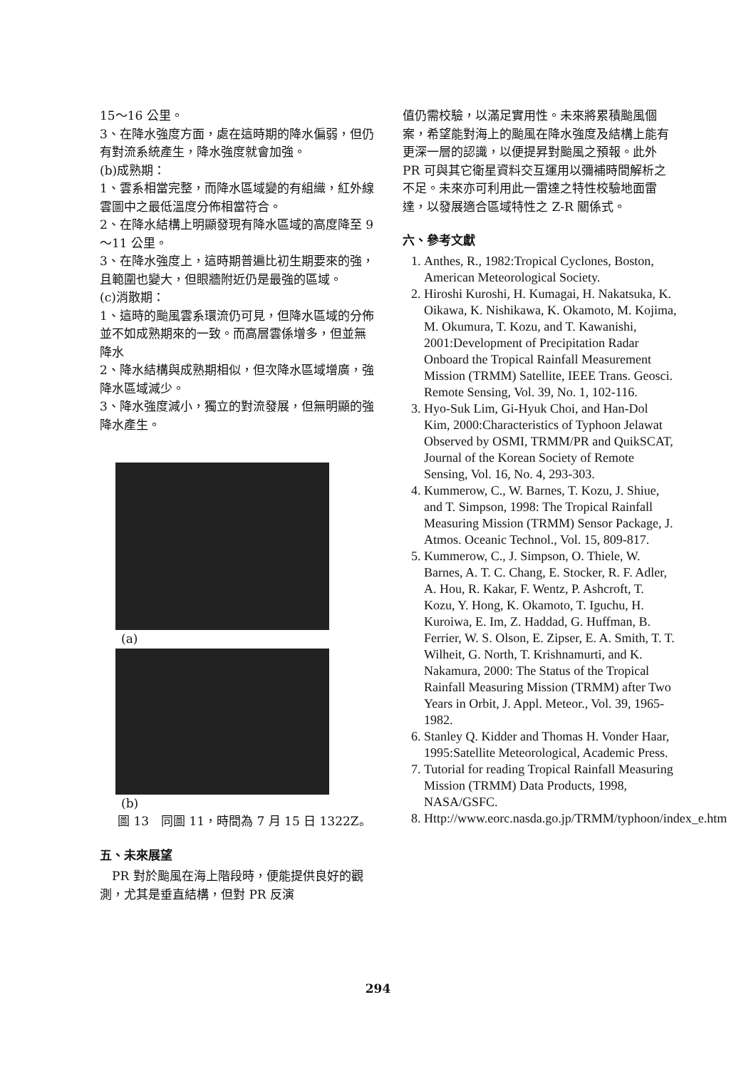15～16 公里。
3、在降水強度方面，處在這時期的降水偏弱，但仍有對流系統產生，降水強度就會加強。
(b)成熟期：
1、雲系相當完整，而降水區域變的有組織，紅外線雲圖中之最低溫度分佈相當符合。
2、在降水結構上明顯發現有降水區域的高度降至 9～11 公里。
3、在降水強度上，這時期普遍比初生期要來的強，且範圍也變大，但眼牆附近仍是最強的區域。
(c)消散期：
1、這時的颱風雲系環流仍可見，但降水區域的分佈並不如成熟期來的一致。而高層雲係增多，但並無降水
2、降水結構與成熟期相似，但次降水區域增廣，強降水區域減少。
3、降水強度減小，獨立的對流發展，但無明顯的強降水產生。
(a)
(b)
圖 13　同圖 11，時間為 7 月 15 日 1322Z。
五、未來展望
　PR 對於颱風在海上階段時，便能提供良好的觀測，尤其是垂直結構，但對 PR 反演
值仍需校驗，以滿足實用性。未來將累積颱風個案，希望能對海上的颱風在降水強度及結構上能有更深一層的認識，以便提昇對颱風之預報。此外 PR 可與其它衛星資料交互運用以彌補時間解析之不足。未來亦可利用此一雷達之特性校驗地面雷達，以發展適合區域特性之 Z-R 關係式。
六、參考文獻
1. Anthes, R., 1982:Tropical Cyclones, Boston, American Meteorological Society.
2. Hiroshi Kuroshi, H. Kumagai, H. Nakatsuka, K. Oikawa, K. Nishikawa, K. Okamoto, M. Kojima, M. Okumura, T. Kozu, and T. Kawanishi, 2001:Development of Precipitation Radar Onboard the Tropical Rainfall Measurement Mission (TRMM) Satellite, IEEE Trans. Geosci. Remote Sensing, Vol. 39, No. 1, 102-116.
3. Hyo-Suk Lim, Gi-Hyuk Choi, and Han-Dol Kim, 2000:Characteristics of Typhoon Jelawat Observed by OSMI, TRMM/PR and QuikSCAT, Journal of the Korean Society of Remote Sensing, Vol. 16, No. 4, 293-303.
4. Kummerow, C., W. Barnes, T. Kozu, J. Shiue, and T. Simpson, 1998: The Tropical Rainfall Measuring Mission (TRMM) Sensor Package, J. Atmos. Oceanic Technol., Vol. 15, 809-817.
5. Kummerow, C., J. Simpson, O. Thiele, W. Barnes, A. T. C. Chang, E. Stocker, R. F. Adler, A. Hou, R. Kakar, F. Wentz, P. Ashcroft, T. Kozu, Y. Hong, K. Okamoto, T. Iguchu, H. Kuroiwa, E. Im, Z. Haddad, G. Huffman, B. Ferrier, W. S. Olson, E. Zipser, E. A. Smith, T. T. Wilheit, G. North, T. Krishnamurti, and K. Nakamura, 2000: The Status of the Tropical Rainfall Measuring Mission (TRMM) after Two Years in Orbit, J. Appl. Meteor., Vol. 39, 1965-1982.
6. Stanley Q. Kidder and Thomas H. Vonder Haar, 1995:Satellite Meteorological, Academic Press.
7. Tutorial for reading Tropical Rainfall Measuring Mission (TRMM) Data Products, 1998, NASA/GSFC.
8. Http://www.eorc.nasda.go.jp/TRMM/typhoon/index_e.htm
294